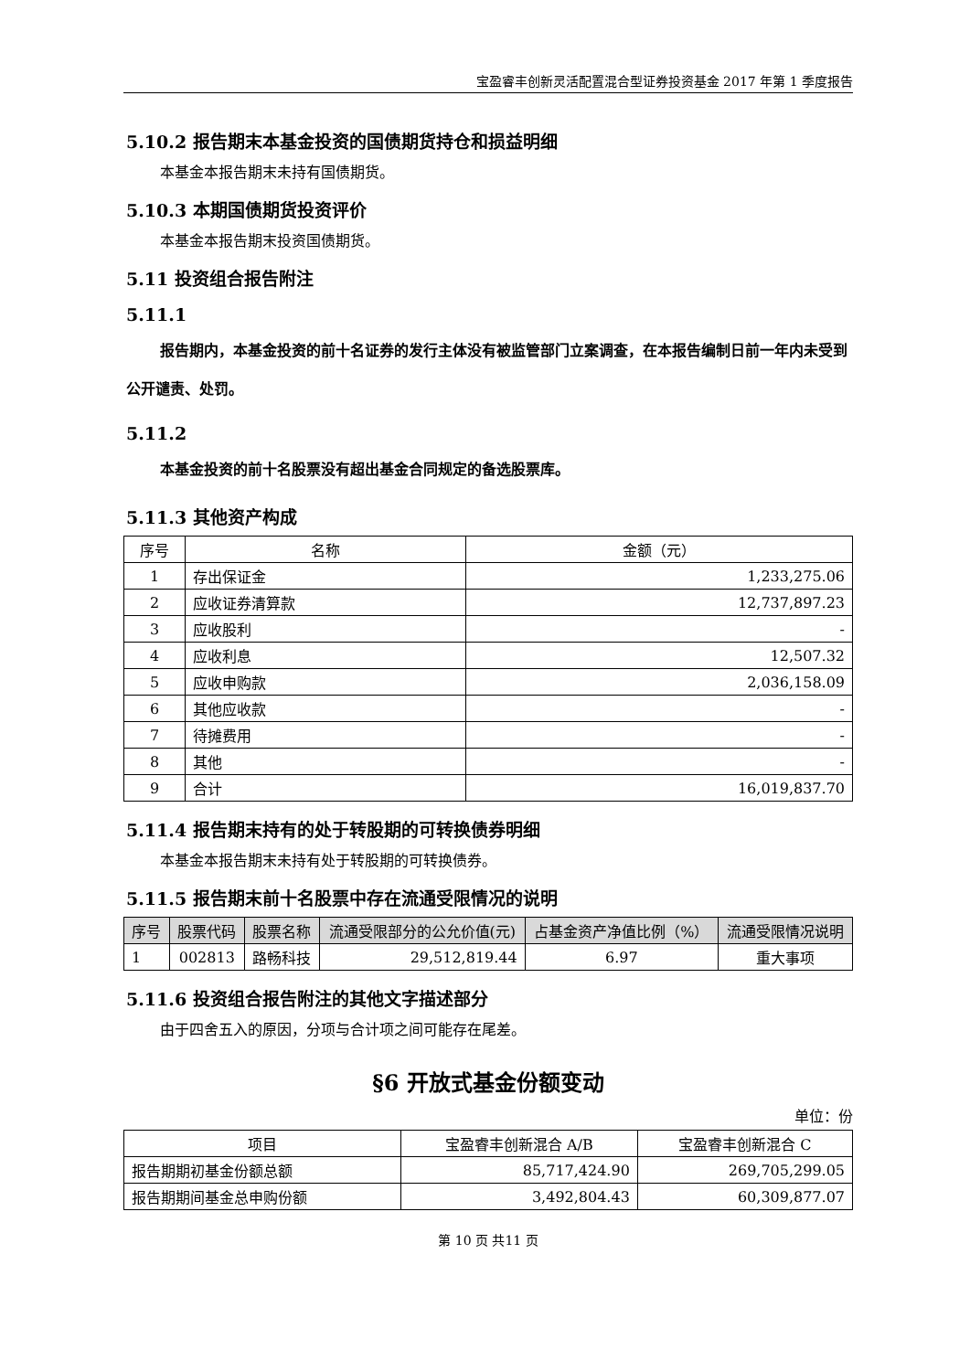宝盈睿丰创新灵活配置混合型证券投资基金 2017 年第 1 季度报告
5.10.2 报告期末本基金投资的国债期货持仓和损益明细
本基金本报告期末未持有国债期货。
5.10.3 本期国债期货投资评价
本基金本报告期末投资国债期货。
5.11 投资组合报告附注
5.11.1
报告期内，本基金投资的前十名证券的发行主体没有被监管部门立案调查，在本报告编制日前一年内未受到公开谴责、处罚。
5.11.2
本基金投资的前十名股票没有超出基金合同规定的备选股票库。
5.11.3 其他资产构成
| 序号 | 名称 | 金额（元） |
| --- | --- | --- |
| 1 | 存出保证金 | 1,233,275.06 |
| 2 | 应收证券清算款 | 12,737,897.23 |
| 3 | 应收股利 | - |
| 4 | 应收利息 | 12,507.32 |
| 5 | 应收申购款 | 2,036,158.09 |
| 6 | 其他应收款 | - |
| 7 | 待摊费用 | - |
| 8 | 其他 | - |
| 9 | 合计 | 16,019,837.70 |
5.11.4 报告期末持有的处于转股期的可转换债券明细
本基金本报告期末未持有处于转股期的可转换债券。
5.11.5 报告期末前十名股票中存在流通受限情况的说明
| 序号 | 股票代码 | 股票名称 | 流通受限部分的公允价值(元) | 占基金资产净值比例（%） | 流通受限情况说明 |
| --- | --- | --- | --- | --- | --- |
| 1 | 002813 | 路畅科技 | 29,512,819.44 | 6.97 | 重大事项 |
5.11.6 投资组合报告附注的其他文字描述部分
由于四舍五入的原因，分项与合计项之间可能存在尾差。
§6 开放式基金份额变动
单位：份
| 项目 | 宝盈睿丰创新混合 A/B | 宝盈睿丰创新混合 C |
| --- | --- | --- |
| 报告期期初基金份额总额 | 85,717,424.90 | 269,705,299.05 |
| 报告期期间基金总申购份额 | 3,492,804.43 | 60,309,877.07 |
第 10 页 共11 页